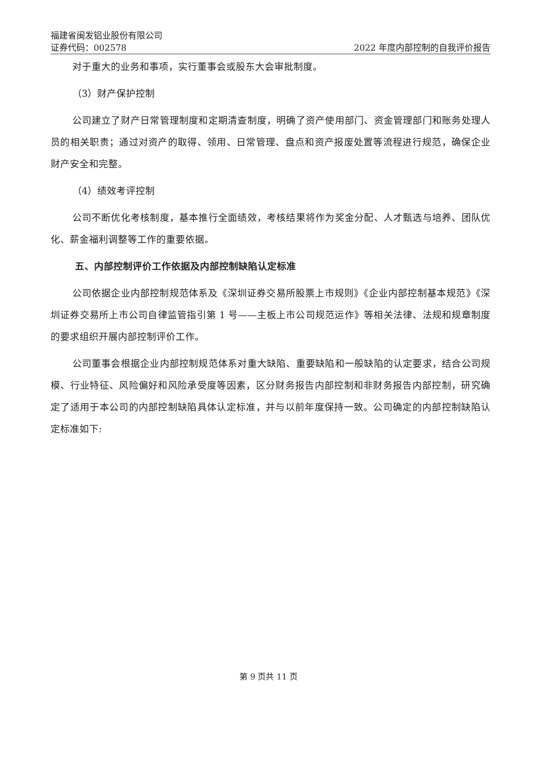福建省闽发铝业股份有限公司
证券代码：002578 2022 年度内部控制的自我评价报告
对于重大的业务和事项，实行董事会或股东大会审批制度。
（3）财产保护控制
公司建立了财产日常管理制度和定期清查制度，明确了资产使用部门、资金管理部门和账务处理人员的相关职责；通过对资产的取得、领用、日常管理、盘点和资产报废处置等流程进行规范，确保企业财产安全和完整。
（4）绩效考评控制
公司不断优化考核制度，基本推行全面绩效，考核结果将作为奖金分配、人才甄选与培养、团队优化、薪金福利调整等工作的重要依据。
五、内部控制评价工作依据及内部控制缺陷认定标准
公司依据企业内部控制规范体系及《深圳证券交易所股票上市规则》《企业内部控制基本规范》《深圳证券交易所上市公司自律监管指引第 1 号——主板上市公司规范运作》等相关法律、法规和规章制度的要求组织开展内部控制评价工作。
公司董事会根据企业内部控制规范体系对重大缺陷、重要缺陷和一般缺陷的认定要求，结合公司规模、行业特征、风险偏好和风险承受度等因素，区分财务报告内部控制和非财务报告内部控制，研究确定了适用于本公司的内部控制缺陷具体认定标准，并与以前年度保持一致。公司确定的内部控制缺陷认定标准如下:
第 9 页共 11 页